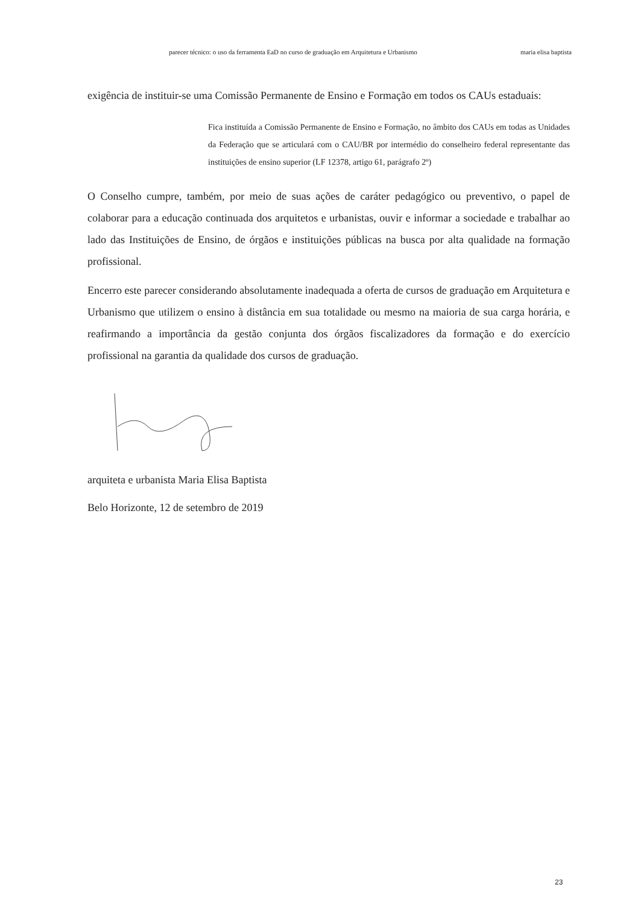parecer técnico: o uso da ferramenta EaD no curso de graduação em Arquitetura e Urbanismo maria elisa baptista
exigência de instituir-se uma Comissão Permanente de Ensino e Formação em todos os CAUs estaduais:
Fica instituída a Comissão Permanente de Ensino e Formação, no âmbito dos CAUs em todas as Unidades da Federação que se articulará com o CAU/BR por intermédio do conselheiro federal representante das instituições de ensino superior (LF 12378, artigo 61, parágrafo 2º)
O Conselho cumpre, também, por meio de suas ações de caráter pedagógico ou preventivo, o papel de colaborar para a educação continuada dos arquitetos e urbanistas, ouvir e informar a sociedade e trabalhar ao lado das Instituições de Ensino, de órgãos e instituições públicas na busca por alta qualidade na formação profissional.
Encerro este parecer considerando absolutamente inadequada a oferta de cursos de graduação em Arquitetura e Urbanismo que utilizem o ensino à distância em sua totalidade ou mesmo na maioria de sua carga horária, e reafirmando a importância da gestão conjunta dos órgãos fiscalizadores da formação e do exercício profissional na garantia da qualidade dos cursos de graduação.
arquiteta e urbanista Maria Elisa Baptista
Belo Horizonte, 12 de setembro de 2019
23